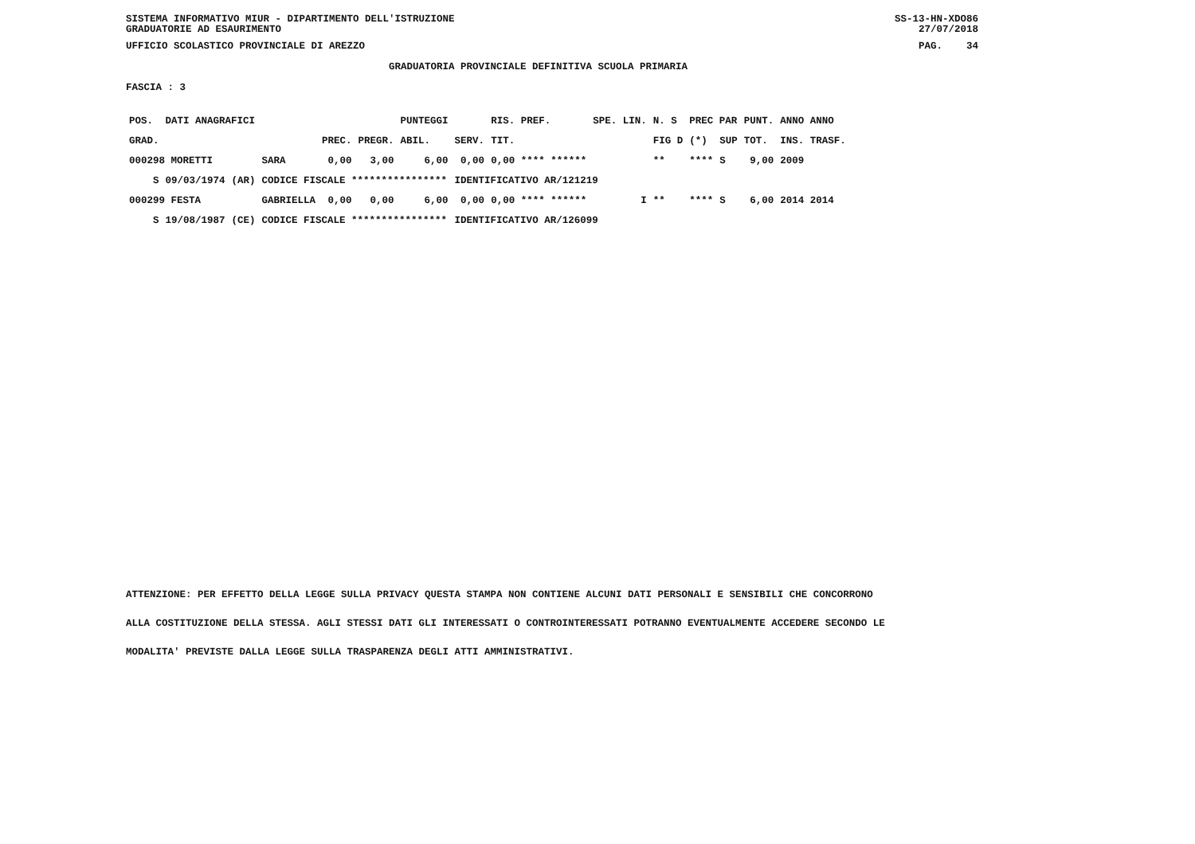SISTEMA INFORMATIVO MIUR - DIPARTIMENTO DELL'ISTRUZIONE
GRADUATORIE AD ESAURIMENTO SS-13-HN-XDO86
27/07/2018
UFFICIO SCOLASTICO PROVINCIALE DI AREZZO PAG. 34
GRADUATORIA PROVINCIALE DEFINITIVA SCUOLA PRIMARIA
FASCIA : 3
| POS. | DATI ANAGRAFICI | | | | | PUNTEGGI | | RIS. PREF. | | SPE. LIN. | N. S | PREC PAR | | PUNT. | ANNO ANNO |
| --- | --- | --- | --- | --- | --- | --- | --- | --- | --- | --- | --- | --- | --- | --- | --- |
| GRAD. | | | | PREC. | PREGR. | ABIL. | SERV. | TIT. | | | FIG D | (*) | SUP | TOT. | INS. TRASF. |
| 000298 MORETTI | | | SARA | 0,00 | 3,00 | 6,00 | 0,00 | 0,00 **** ****** | | | ** | **** | S | 9,00 | 2009 |
| S | 09/03/1974 | (AR) | CODICE FISCALE **************** | | | | IDENTIFICATIVO AR/121219 | | | | | | | | |
| 000299 FESTA | | | GABRIELLA | 0,00 | 0,00 | 6,00 | 0,00 | 0,00 **** ****** | | I | ** | **** | S | 6,00 | 2014 2014 |
| S | 19/08/1987 | (CE) | CODICE FISCALE **************** | | | | IDENTIFICATIVO AR/126099 | | | | | | | | |
ATTENZIONE: PER EFFETTO DELLA LEGGE SULLA PRIVACY QUESTA STAMPA NON CONTIENE ALCUNI DATI PERSONALI E SENSIBILI CHE CONCORRONO
ALLA COSTITUZIONE DELLA STESSA. AGLI STESSI DATI GLI INTERESSATI O CONTROINTERESSATI POTRANNO EVENTUALMENTE ACCEDERE SECONDO LE
MODALITA' PREVISTE DALLA LEGGE SULLA TRASPARENZA DEGLI ATTI AMMINISTRATIVI.